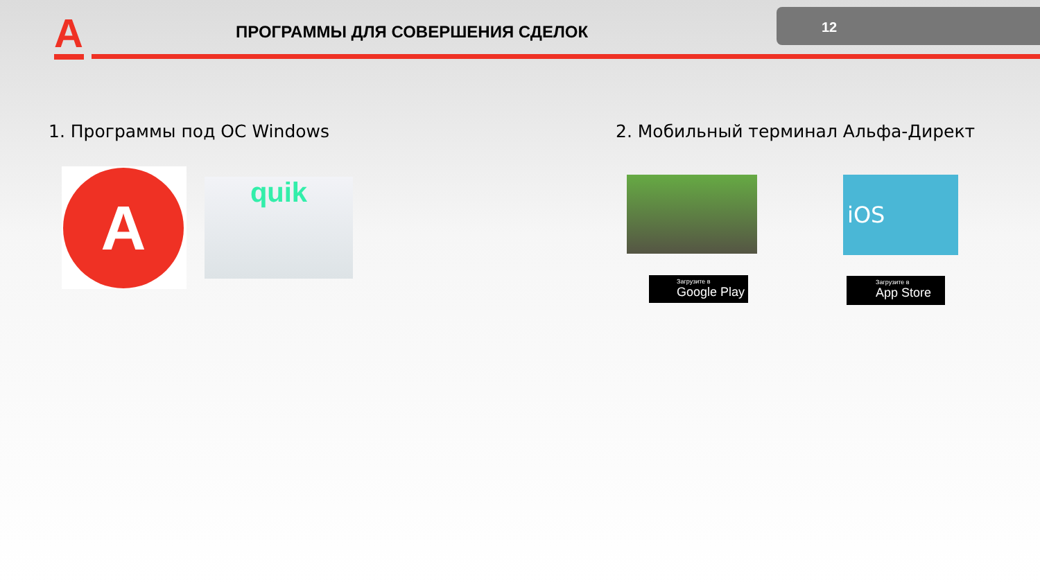A
ПРОГРАММЫ ДЛЯ СОВЕРШЕНИЯ СДЕЛОК
12
1. Программы под ОС Windows
2. Мобильный терминал Альфа-Директ
A
quik iOS
Загрузите в
Google Play
Загрузите в
App Store